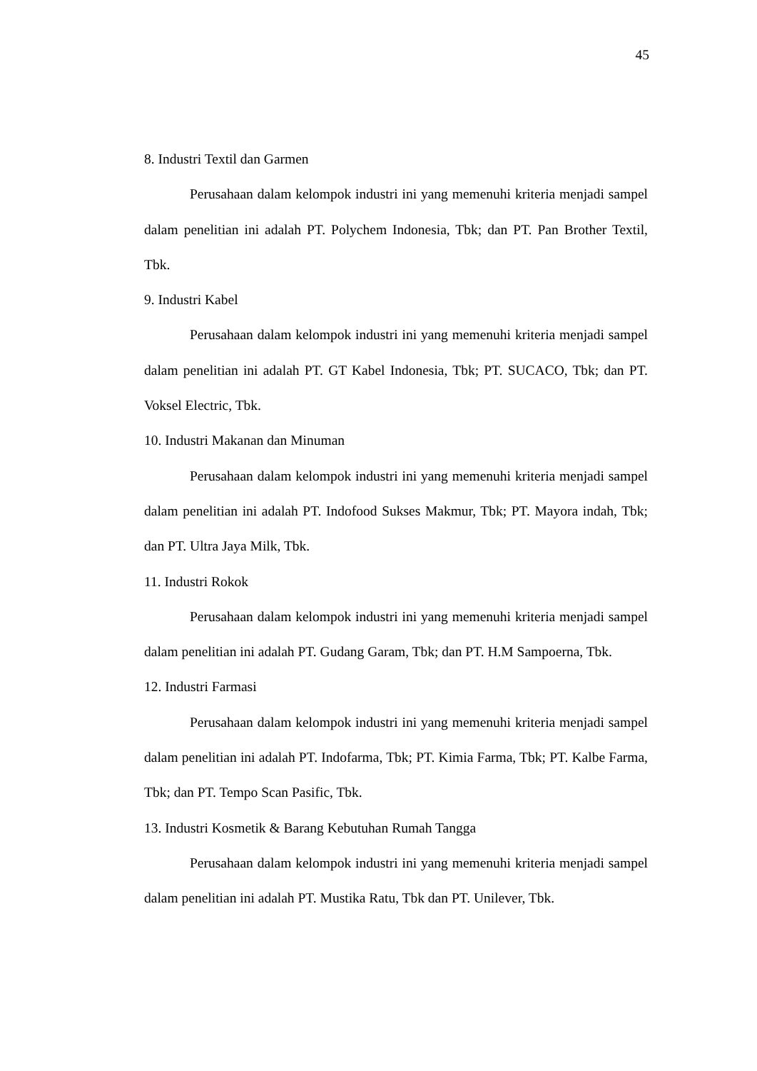45
8. Industri Textil dan Garmen
Perusahaan dalam kelompok industri ini yang memenuhi kriteria menjadi sampel dalam penelitian ini adalah PT. Polychem Indonesia, Tbk; dan PT. Pan Brother Textil, Tbk.
9. Industri Kabel
Perusahaan dalam kelompok industri ini yang memenuhi kriteria menjadi sampel dalam penelitian ini adalah PT. GT Kabel Indonesia, Tbk; PT. SUCACO, Tbk; dan PT. Voksel Electric, Tbk.
10. Industri Makanan dan Minuman
Perusahaan dalam kelompok industri ini yang memenuhi kriteria menjadi sampel dalam penelitian ini adalah PT. Indofood Sukses Makmur, Tbk; PT. Mayora indah, Tbk; dan PT. Ultra Jaya Milk, Tbk.
11. Industri Rokok
Perusahaan dalam kelompok industri ini yang memenuhi kriteria menjadi sampel dalam penelitian ini adalah PT. Gudang Garam, Tbk; dan PT. H.M Sampoerna, Tbk.
12. Industri Farmasi
Perusahaan dalam kelompok industri ini yang memenuhi kriteria menjadi sampel dalam penelitian ini adalah PT. Indofarma, Tbk; PT. Kimia Farma, Tbk; PT. Kalbe Farma, Tbk; dan PT. Tempo Scan Pasific, Tbk.
13. Industri Kosmetik & Barang Kebutuhan Rumah Tangga
Perusahaan dalam kelompok industri ini yang memenuhi kriteria menjadi sampel dalam penelitian ini adalah PT. Mustika Ratu, Tbk dan PT. Unilever, Tbk.